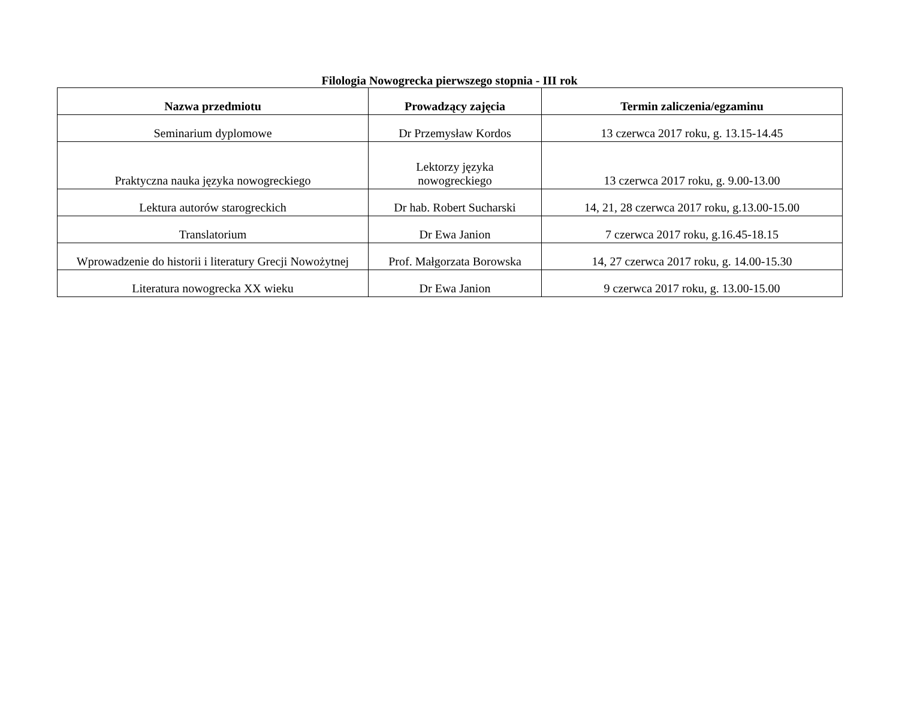Filologia Nowogrecka pierwszego stopnia - III rok
| Nazwa przedmiotu | Prowadzący zajęcia | Termin zaliczenia/egzaminu |
| --- | --- | --- |
| Seminarium dyplomowe | Dr Przemysław Kordos | 13 czerwca 2017 roku, g. 13.15-14.45 |
| Praktyczna nauka języka nowogreckiego | Lektorzy języka nowogreckiego | 13 czerwca 2017 roku, g. 9.00-13.00 |
| Lektura autorów starogreckich | Dr hab. Robert Sucharski | 14, 21, 28 czerwca 2017 roku, g.13.00-15.00 |
| Translatorium | Dr Ewa Janion | 7 czerwca 2017 roku, g.16.45-18.15 |
| Wprowadzenie do historii i literatury Grecji Nowożytnej | Prof. Małgorzata Borowska | 14, 27 czerwca 2017 roku, g. 14.00-15.30 |
| Literatura nowogrecka XX wieku | Dr Ewa Janion | 9 czerwca 2017 roku, g. 13.00-15.00 |